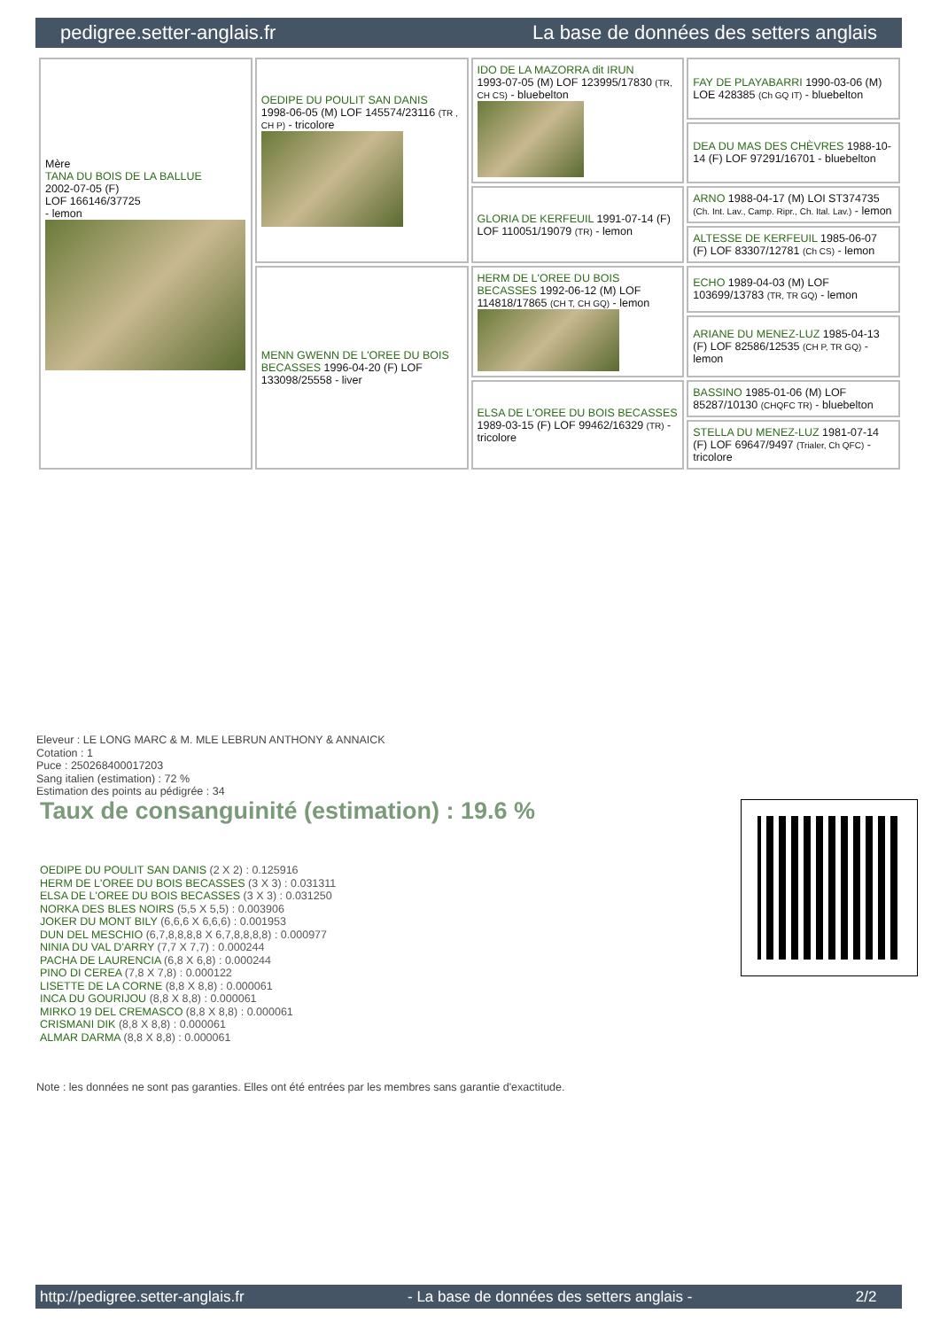pedigree.setter-anglais.fr La base de données des setters anglais
| Mère TANA DU BOIS DE LA BALLUE 2002-07-05 (F) LOF 166146/37725 - lemon | OEDIPE DU POULIT SAN DANIS 1998-06-05 (M) LOF 145574/23116 (TR , CH P) - tricolore | IDO DE LA MAZORRA dit IRUN 1993-07-05 (M) LOF 123995/17830 (TR, CH CS) - bluebelton | FAY DE PLAYABARRI 1990-03-06 (M) LOE 428385 (Ch GQ IT) - bluebelton |
| | | | DEA DU MAS DES CHÈVRES 1988-10-14 (F) LOF 97291/16701 - bluebelton |
| | | GLORIA DE KERFEUIL 1991-07-14 (F) LOF 110051/19079 (TR) - lemon | ARNO 1988-04-17 (M) LOI ST374735 (Ch. Int. Lav., Camp. Ripr., Ch. Ital. Lav.) - lemon |
| | | | ALTESSE DE KERFEUIL 1985-06-07 (F) LOF 83307/12781 (Ch CS) - lemon |
| | MENN GWENN DE L'OREE DU BOIS BECASSES 1996-04-20 (F) LOF 133098/25558 - liver | HERM DE L'OREE DU BOIS BECASSES 1992-06-12 (M) LOF 114818/17865 (CH T, CH GQ) - lemon | ECHO 1989-04-03 (M) LOF 103699/13783 (TR, TR GQ) - lemon |
| | | | ARIANE DU MENEZ-LUZ 1985-04-13 (F) LOF 82586/12535 (CH P, TR GQ) - lemon |
| | | ELSA DE L'OREE DU BOIS BECASSES 1989-03-15 (F) LOF 99462/16329 (TR) - tricolore | BASSINO 1985-01-06 (M) LOF 85287/10130 (CHQFC TR) - bluebelton |
| | | | STELLA DU MENEZ-LUZ 1981-07-14 (F) LOF 69647/9497 (Trialer, Ch QFC) - tricolore |
Eleveur : LE LONG MARC & M. MLE LEBRUN ANTHONY & ANNAICK
Cotation : 1
Puce : 250268400017203
Sang italien (estimation) : 72 %
Estimation des points au pédigrée : 34
Taux de consanguinité (estimation) : 19.6 %
OEDIPE DU POULIT SAN DANIS (2 X 2) : 0.125916
HERM DE L'OREE DU BOIS BECASSES (3 X 3) : 0.031311
ELSA DE L'OREE DU BOIS BECASSES (3 X 3) : 0.031250
NORKA DES BLES NOIRS (5,5 X 5,5) : 0.003906
JOKER DU MONT BILY (6,6,6 X 6,6,6) : 0.001953
DUN DEL MESCHIO (6,7,8,8,8,8 X 6,7,8,8,8,8) : 0.000977
NINIA DU VAL D'ARRY (7,7 X 7,7) : 0.000244
PACHA DE LAURENCIA (6,8 X 6,8) : 0.000244
PINO DI CEREA (7,8 X 7,8) : 0.000122
LISETTE DE LA CORNE (8,8 X 8,8) : 0.000061
INCA DU GOURIJOU (8,8 X 8,8) : 0.000061
MIRKO 19 DEL CREMASCO (8,8 X 8,8) : 0.000061
CRISMANI DIK (8,8 X 8,8) : 0.000061
ALMAR DARMA (8,8 X 8,8) : 0.000061
Note : les données ne sont pas garanties. Elles ont été entrées par les membres sans garantie d'exactitude.
http://pedigree.setter-anglais.fr - La base de données des setters anglais - 2/2